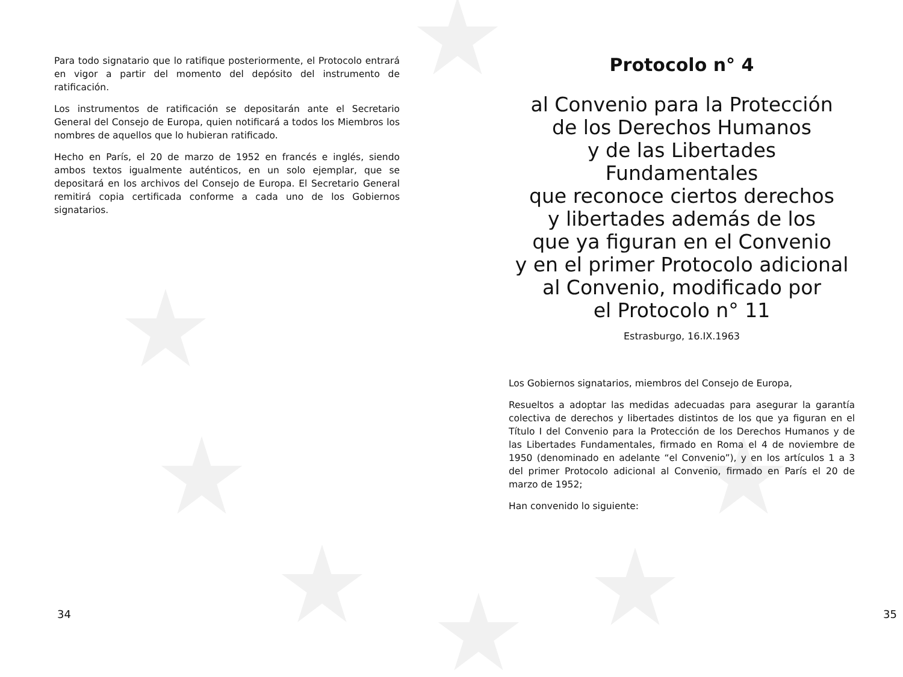Para todo signatario que lo ratifique posteriormente, el Protocolo entrará en vigor a partir del momento del depósito del instrumento de ratificación.
Los instrumentos de ratificación se depositarán ante el Secretario General del Consejo de Europa, quien notificará a todos los Miembros los nombres de aquellos que lo hubieran ratificado.
Hecho en París, el 20 de marzo de 1952 en francés e inglés, siendo ambos textos igualmente auténticos, en un solo ejemplar, que se depositará en los archivos del Consejo de Europa. El Secretario General remitirá copia certificada conforme a cada uno de los Gobiernos signatarios.
34
Protocolo n° 4
al Convenio para la Protección
de los Derechos Humanos
y de las Libertades Fundamentales
que reconoce ciertos derechos
y libertades además de los
que ya figuran en el Convenio
y en el primer Protocolo adicional
al Convenio, modificado por
el Protocolo n° 11
Estrasburgo, 16.IX.1963
Los Gobiernos signatarios, miembros del Consejo de Europa,
Resueltos a adoptar las medidas adecuadas para asegurar la garantía colectiva de derechos y libertades distintos de los que ya figuran en el Título I del Convenio para la Protección de los Derechos Humanos y de las Libertades Fundamentales, firmado en Roma el 4 de noviembre de 1950 (denominado en adelante “el Convenio”), y en los artículos 1 a 3 del primer Protocolo adicional al Convenio, firmado en París el 20 de marzo de 1952;
Han convenido lo siguiente:
35